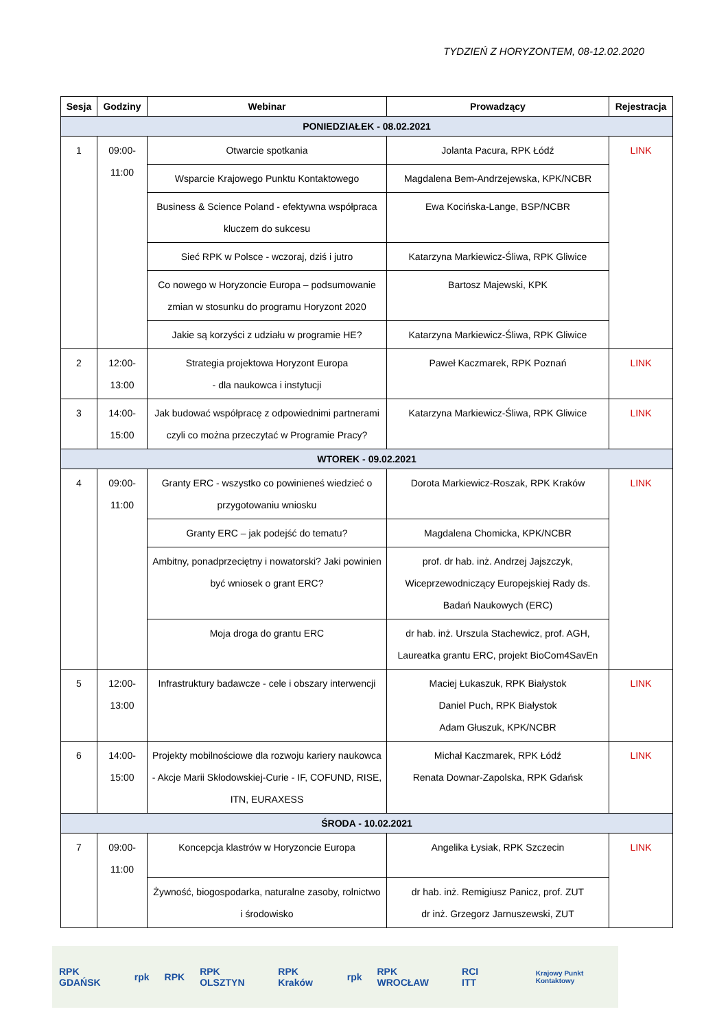TYDZIEŃ Z HORYZONTEM, 08-12.02.2020
| Sesja | Godziny | Webinar | Prowadzący | Rejestracja |
| --- | --- | --- | --- | --- |
| PONIEDZIAŁEK - 08.02.2021 | | | | |
| 1 | 09:00- 11:00 | Otwarcie spotkania | Jolanta Pacura, RPK Łódź | LINK |
| | | Wsparcie Krajowego Punktu Kontaktowego | Magdalena Bem-Andrzejewska, KPK/NCBR | |
| | | Business & Science Poland - efektywna współpraca kluczem do sukcesu | Ewa Kocińska-Lange, BSP/NCBR | |
| | | Sieć RPK w Polsce - wczoraj, dziś i jutro | Katarzyna Markiewicz-Śliwa, RPK Gliwice | |
| | | Co nowego w Horyzoncie Europa – podsumowanie zmian w stosunku do programu Horyzont 2020 | Bartosz Majewski, KPK | |
| | | Jakie są korzyści z udziału w programie HE? | Katarzyna Markiewicz-Śliwa, RPK Gliwice | |
| 2 | 12:00- 13:00 | Strategia projektowa Horyzont Europa - dla naukowca i instytucji | Paweł Kaczmarek, RPK Poznań | LINK |
| 3 | 14:00- 15:00 | Jak budować współpracę z odpowiednimi partnerami czyli co można przeczytać w Programie Pracy? | Katarzyna Markiewicz-Śliwa, RPK Gliwice | LINK |
| WTOREK - 09.02.2021 | | | | |
| 4 | 09:00- 11:00 | Granty ERC - wszystko co powinieneś wiedzieć o przygotowaniu wniosku | Dorota Markiewicz-Roszak, RPK Kraków | LINK |
| | | Granty ERC – jak podejść do tematu? | Magdalena Chomicka, KPK/NCBR | |
| | | Ambitny, ponadprzeciętny i nowatorski? Jaki powinien być wniosek o grant ERC? | prof. dr hab. inż. Andrzej Jajszczyk, Wiceprzewodniczący Europejskiej Rady ds. Badań Naukowych (ERC) | |
| | | Moja droga do grantu ERC | dr hab. inż. Urszula Stachewicz, prof. AGH, Laureatka grantu ERC, projekt BioCom4SavEn | |
| 5 | 12:00- 13:00 | Infrastruktury badawcze - cele i obszary interwencji | Maciej Łukaszuk, RPK Białystok Daniel Puch, RPK Białystok Adam Głuszuk, KPK/NCBR | LINK |
| 6 | 14:00- 15:00 | Projekty mobilnościowe dla rozwoju kariery naukowca - Akcje Marii Skłodowskiej-Curie - IF, COFUND, RISE, ITN, EURAXESS | Michał Kaczmarek, RPK Łódź Renata Downar-Zapolska, RPK Gdańsk | LINK |
| ŚRODA - 10.02.2021 | | | | |
| 7 | 09:00- 11:00 | Koncepcja klastrów w Horyzoncie Europa | Angelika Łysiak, RPK Szczecin | LINK |
| | | Żywność, biogospodarka, naturalne zasoby, rolnictwo i środowisko | dr hab. inż. Remigiusz Panicz, prof. ZUT dr inż. Grzegorz Jarnuszewski, ZUT | |
RPK GDAŃSK rpk RPK RPK OLSZTYN RPK Kraków rpk RPK WROCŁAW RCI ITT Krajowy Punkt Kontaktowy